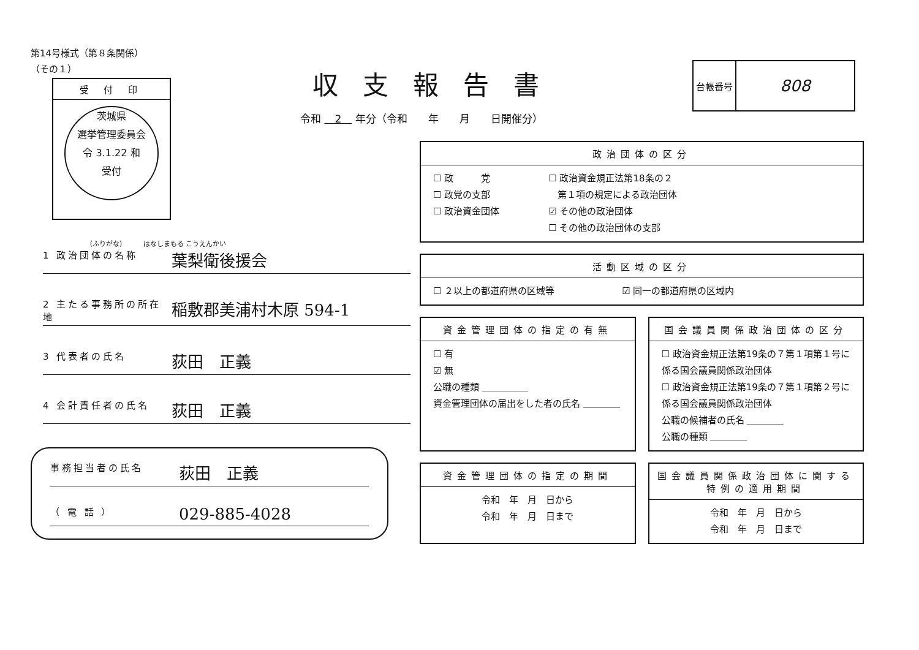第14号様式（第８条関係）
（その１）
受 付 印
茨城県
選挙管理委員会
令 3.1.22 和
受付
（ふりがな）　　　はなしまもる こうえんかい
1 政治団体の名称 葉梨衛後援会
2 主たる事務所の所在地 稲敷郡美浦村木原 594-1
3 代表者の氏名 荻田　正義
4 会計責任者の氏名 荻田　正義
事務担当者の氏名 荻田　正義
（ 電 話 ） 029-885-4028
収支報告書
令和 　2　 年分（令和　　年　　月　　日開催分）
| 台帳番号 | 808 |
政治団体の区分
☐ 政　　　党
☐ 政党の支部
☐ 政治資金団体
☐ 政治資金規正法第18条の２
　第１項の規定による政治団体
☑ その他の政治団体
☐ その他の政治団体の支部
活動区域の区分
☐ ２以上の都道府県の区域等 ☑ 同一の都道府県の区域内
資金管理団体の指定の有無
☐ 有
☑ 無
公職の種類 ＿＿＿＿＿
資金管理団体の届出をした者の氏名 ＿＿＿＿
国会議員関係政治団体の区分
☐ 政治資金規正法第19条の７第１項第１号に係る国会議員関係政治団体
☐ 政治資金規正法第19条の７第１項第２号に係る国会議員関係政治団体
公職の候補者の氏名 ＿＿＿＿
公職の種類 ＿＿＿＿
資金管理団体の指定の期間
令和　年　月　日から
令和　年　月　日まで
国会議員関係政治団体に関する特例の適用期間
令和　年　月　日から
令和　年　月　日まで